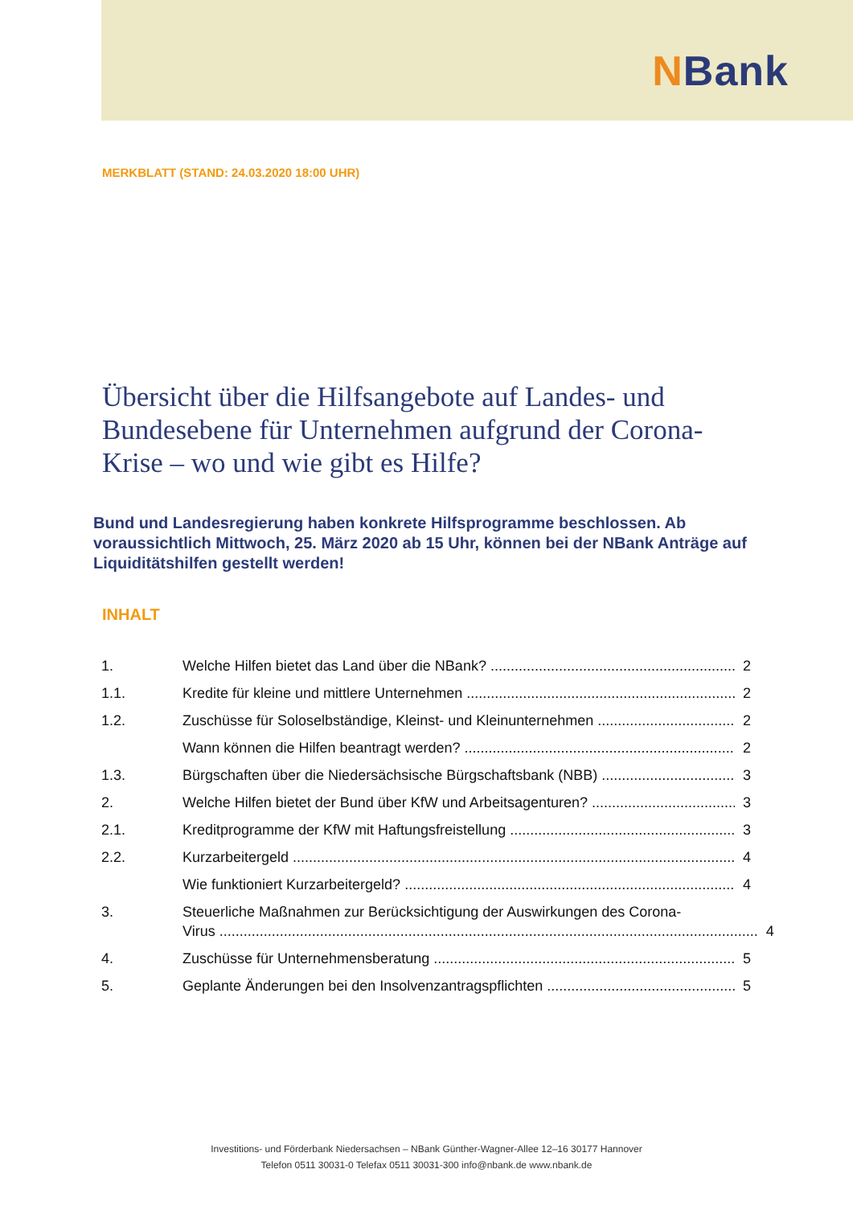NBank
MERKBLATT (STAND: 24.03.2020 18:00 UHR)
Übersicht über die Hilfsangebote auf Landes- und Bundesebene für Unternehmen aufgrund der Corona-Krise – wo und wie gibt es Hilfe?
Bund und Landesregierung haben konkrete Hilfsprogramme beschlossen. Ab voraussichtlich Mittwoch, 25. März 2020 ab 15 Uhr, können bei der NBank Anträge auf Liquiditätshilfen gestellt werden!
INHALT
1. Welche Hilfen bietet das Land über die NBank? 2
1.1. Kredite für kleine und mittlere Unternehmen 2
1.2. Zuschüsse für Soloselbständige, Kleinst- und Kleinunternehmen 2
Wann können die Hilfen beantragt werden? 2
1.3. Bürgschaften über die Niedersächsische Bürgschaftsbank (NBB) 3
2. Welche Hilfen bietet der Bund über KfW und Arbeitsagenturen? 3
2.1. Kreditprogramme der KfW mit Haftungsfreistellung 3
2.2. Kurzarbeitergeld 4
Wie funktioniert Kurzarbeitergeld? 4
3. Steuerliche Maßnahmen zur Berücksichtigung der Auswirkungen des Corona-
Virus 4
4. Zuschüsse für Unternehmensberatung 5
5. Geplante Änderungen bei den Insolvenzantragspflichten 5
Investitions- und Förderbank Niedersachsen – NBank Günther-Wagner-Allee 12–16 30177 Hannover
Telefon 0511 30031-0 Telefax 0511 30031-300 info@nbank.de www.nbank.de